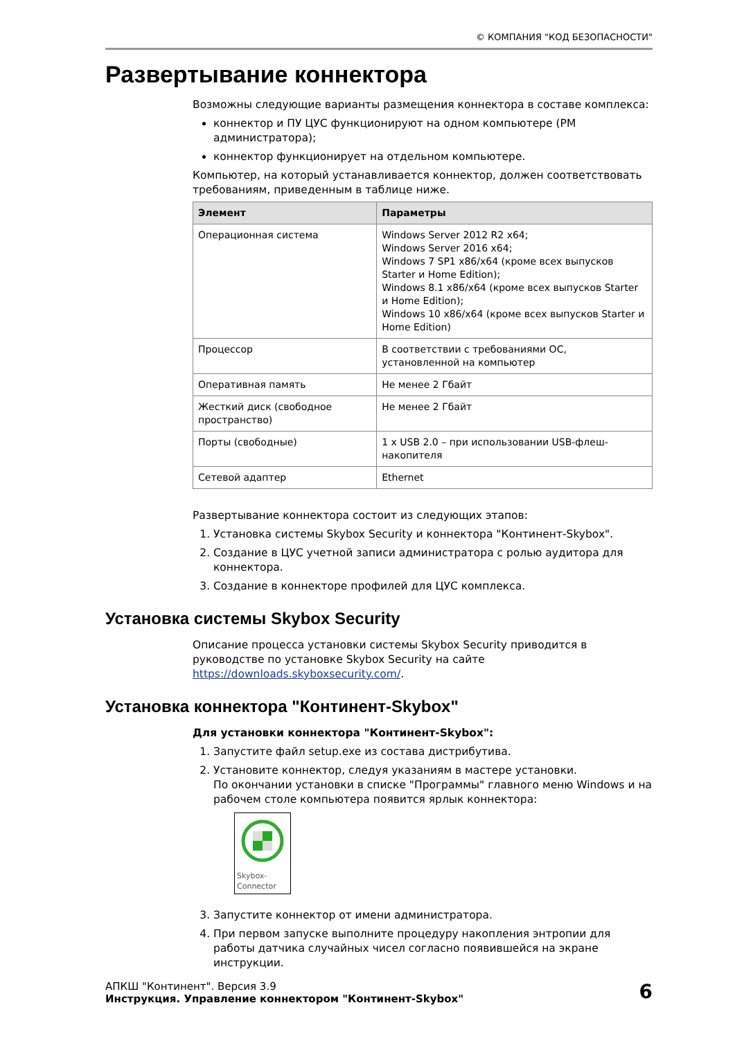© КОМПАНИЯ "КОД БЕЗОПАСНОСТИ"
Развертывание коннектора
Возможны следующие варианты размещения коннектора в составе комплекса:
коннектор и ПУ ЦУС функционируют на одном компьютере (РМ администратора);
коннектор функционирует на отдельном компьютере.
Компьютер, на который устанавливается коннектор, должен соответствовать требованиям, приведенным в таблице ниже.
| Элемент | Параметры |
| --- | --- |
| Операционная система | Windows Server 2012 R2 x64; Windows Server 2016 x64; Windows 7 SP1 x86/x64 (кроме всех выпусков Starter и Home Edition); Windows 8.1 x86/x64 (кроме всех выпусков Starter и Home Edition); Windows 10 x86/x64 (кроме всех выпусков Starter и Home Edition) |
| Процессор | В соответствии с требованиями ОС, установленной на компьютер |
| Оперативная память | Не менее 2 Гбайт |
| Жесткий диск (свободное пространство) | Не менее 2 Гбайт |
| Порты (свободные) | 1 x USB 2.0 – при использовании USB-флеш-накопителя |
| Сетевой адаптер | Ethernet |
Развертывание коннектора состоит из следующих этапов:
1. Установка системы Skybox Security и коннектора "Континент-Skybox".
2. Создание в ЦУС учетной записи администратора с ролью аудитора для коннектора.
3. Создание в коннекторе профилей для ЦУС комплекса.
Установка системы Skybox Security
Описание процесса установки системы Skybox Security приводится в руководстве по установке Skybox Security на сайте https://downloads.skyboxsecurity.com/.
Установка коннектора "Континент-Skybox"
Для установки коннектора "Континент-Skybox":
1. Запустите файл setup.exe из состава дистрибутива.
2. Установите коннектор, следуя указаниям в мастере установки.
По окончании установки в списке "Программы" главного меню Windows и на рабочем столе компьютера появится ярлык коннектора:
Skybox-
Connector
3. Запустите коннектор от имени администратора.
4. При первом запуске выполните процедуру накопления энтропии для работы датчика случайных чисел согласно появившейся на экране инструкции.
АПКШ "Континент". Версия 3.9
Инструкция. Управление коннектором "Континент-Skybox"
6